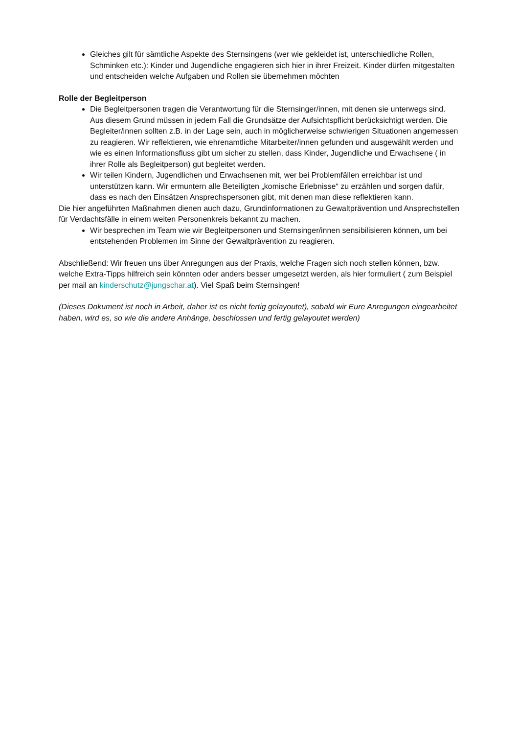Gleiches gilt für sämtliche Aspekte des Sternsingens (wer wie gekleidet ist, unterschiedliche Rollen, Schminken etc.): Kinder und Jugendliche engagieren sich hier in ihrer Freizeit. Kinder dürfen mitgestalten und entscheiden welche Aufgaben und Rollen sie übernehmen möchten
Rolle der Begleitperson
Die Begleitpersonen tragen die Verantwortung für die Sternsinger/innen, mit denen sie unterwegs sind. Aus diesem Grund müssen in jedem Fall die Grundsätze der Aufsichtspflicht berücksichtigt werden. Die Begleiter/innen sollten z.B. in der Lage sein, auch in möglicherweise schwierigen Situationen angemessen zu reagieren. Wir reflektieren, wie ehrenamtliche Mitarbeiter/innen gefunden und ausgewählt werden und wie es einen Informationsfluss gibt um sicher zu stellen, dass Kinder, Jugendliche und Erwachsene ( in ihrer Rolle als Begleitperson) gut begleitet werden.
Wir teilen Kindern, Jugendlichen und Erwachsenen mit, wer bei Problemfällen erreichbar ist und unterstützen kann. Wir ermuntern alle Beteiligten „komische Erlebnisse“ zu erzählen und sorgen dafür, dass es nach den Einsätzen Ansprechspersonen gibt, mit denen man diese reflektieren kann.
Die hier angeführten Maßnahmen dienen auch dazu, Grundinformationen zu Gewaltprävention und Ansprechstellen für Verdachtsfälle in einem weiten Personenkreis bekannt zu machen.
Wir besprechen im Team wie wir Begleitpersonen und Sternsinger/innen sensibilisieren können, um bei entstehenden Problemen im Sinne der Gewaltprävention zu reagieren.
Abschließend: Wir freuen uns über Anregungen aus der Praxis, welche Fragen sich noch stellen können, bzw. welche Extra-Tipps hilfreich sein könnten oder anders besser umgesetzt werden, als hier formuliert ( zum Beispiel per mail an kinderschutz@jungschar.at). Viel Spaß beim Sternsingen!
(Dieses Dokument ist noch in Arbeit, daher ist es nicht fertig gelayoutet), sobald wir Eure Anregungen eingearbeitet haben, wird es, so wie die andere Anhänge, beschlossen und fertig gelayoutet werden)